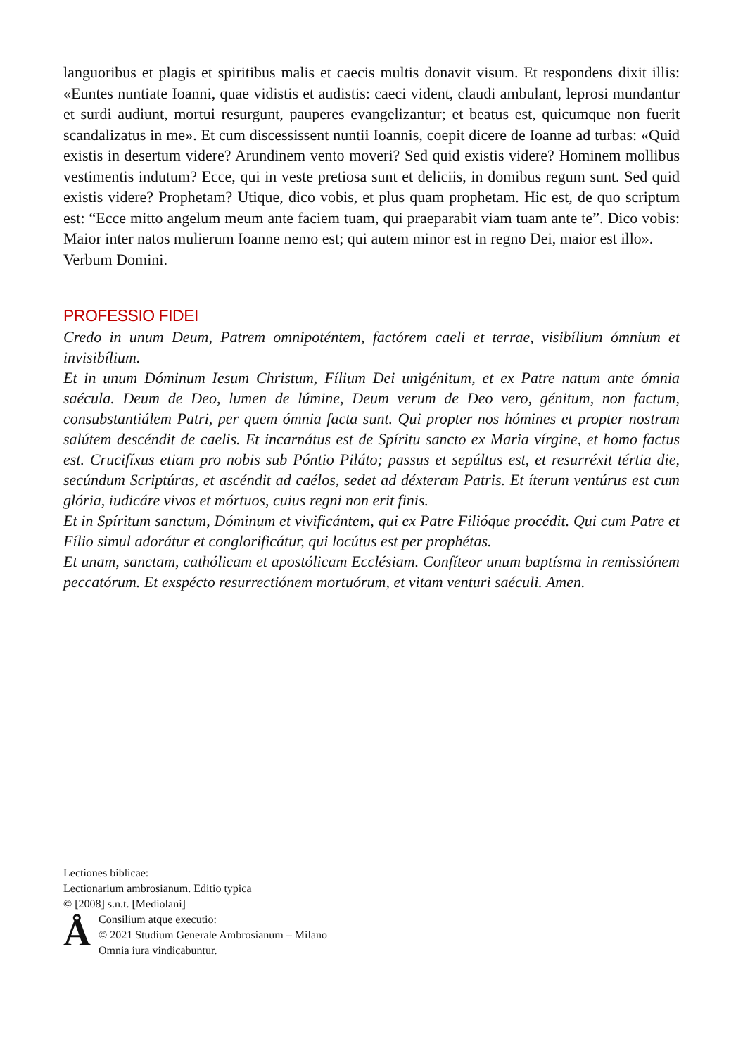languoribus et plagis et spiritibus malis et caecis multis donavit visum. Et respondens dixit illis: «Euntes nuntiate Ioanni, quae vidistis et audistis: caeci vident, claudi ambulant, leprosi mundantur et surdi audiunt, mortui resurgunt, pauperes evangelizantur; et beatus est, quicumque non fuerit scandalizatus in me». Et cum discessissent nuntii Ioannis, coepit dicere de Ioanne ad turbas: «Quid existis in desertum videre? Arundinem vento moveri? Sed quid existis videre? Hominem mollibus vestimentis indutum? Ecce, qui in veste pretiosa sunt et deliciis, in domibus regum sunt. Sed quid existis videre? Prophetam? Utique, dico vobis, et plus quam prophetam. Hic est, de quo scriptum est: “Ecce mitto angelum meum ante faciem tuam, qui praeparabit viam tuam ante te”. Dico vobis: Maior inter natos mulierum Ioanne nemo est; qui autem minor est in regno Dei, maior est illo».
Verbum Domini.
PROFESSIO FIDEI
Credo in unum Deum, Patrem omnipoténtem, factórem caeli et terrae, visibílium ómnium et invisibílium.
Et in unum Dóminum Iesum Christum, Fílium Dei unigénitum, et ex Patre natum ante ómnia saécula. Deum de Deo, lumen de lúmine, Deum verum de Deo vero, génitum, non factum, consubstantiálem Patri, per quem ómnia facta sunt. Qui propter nos hómines et propter nostram salútem descéndit de caelis. Et incarnátus est de Spíritu sancto ex Maria vírgine, et homo factus est. Crucifíxus etiam pro nobis sub Póntio Piláto; passus et sepúltus est, et resurréxit tértia die, secúndum Scriptúras, et ascéndit ad caélos, sedet ad déxteram Patris. Et íterum ventúrus est cum glória, iudicáre vivos et mórtuos, cuius regni non erit finis.
Et in Spíritum sanctum, Dóminum et vivificántem, qui ex Patre Filióque procédit. Qui cum Patre et Fílio simul adorátur et conglorificátur, qui locútus est per prophétas.
Et unam, sanctam, cathólicam et apostólicam Ecclésiam. Confíteor unum baptísma in remissiónem peccatórum. Et exspécto resurrectiónem mortuórum, et vitam venturi saéculi. Amen.
Lectiones biblicae:
Lectionarium ambrosianum. Editio typica
© [2008] s.n.t. [Mediolani]
Å
Consilium atque executio:
© 2021 Studium Generale Ambrosianum – Milano
Omnia iura vindicabuntur.